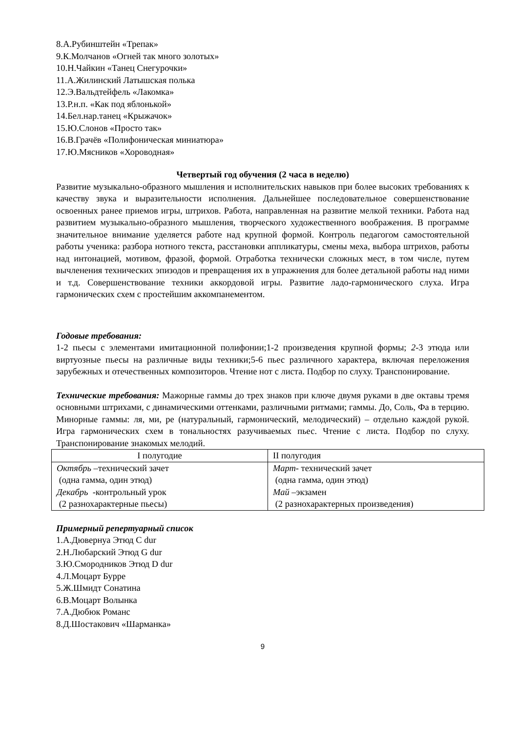8.А.Рубинштейн «Трепак»
9.К.Молчанов «Огней так много золотых»
10.Н.Чайкин «Танец Снегурочки»
11.А.Жилинский Латышская полька
12.Э.Вальдтейфель «Лакомка»
13.Р.н.п. «Как под яблонькой»
14.Бел.нар.танец «Крыжачок»
15.Ю.Слонов «Просто так»
16.В.Грачёв «Полифоническая миниатюра»
17.Ю.Мясников «Хороводная»
Четвертый год обучения (2 часа в неделю)
Развитие музыкально-образного мышления и исполнительских навыков при более высоких требованиях к качеству звука и выразительности исполнения. Дальнейшее последовательное совершенствование освоенных ранее приемов игры, штрихов. Работа, направленная на развитие мелкой техники. Работа над развитием музыкально-образного мышления, творческого художественного воображения. В программе значительное внимание уделяется работе над крупной формой. Контроль педагогом самостоятельной работы ученика: разбора нотного текста, расстановки аппликатуры, смены меха, выбора штрихов, работы над интонацией, мотивом, фразой, формой. Отработка технически сложных мест, в том числе, путем вычленения технических эпизодов и превращения их в упражнения для более детальной работы над ними и т.д. Совершенствование техники аккордовой игры. Развитие ладо-гармонического слуха. Игра гармонических схем с простейшим аккомпанементом.
Годовые требования:
1-2 пьесы с элементами имитационной полифонии;1-2 произведения крупной формы; 2-3 этюда или виртуозные пьесы на различные виды техники;5-6 пьес различного характера, включая переложения зарубежных и отечественных композиторов. Чтение нот с листа. Подбор по слуху. Транспонирование.
Технические требования: Мажорные гаммы до трех знаков при ключе двумя руками в две октавы тремя основными штрихами, с динамическими оттенками, различными ритмами; гаммы. До, Соль, Фа в терцию. Минорные гаммы: ля, ми, ре (натуральный, гармонический, мелодический) – отдельно каждой рукой. Игра гармонических схем в тональностях разучиваемых пьес. Чтение с листа. Подбор по слуху. Транспонирование знакомых мелодий.
| I полугодие | II полугодия |
| --- | --- |
| Октябрь –технический зачет (одна гамма, один этюд) Декабрь -контрольный урок (2 разнохарактерные пьесы) | Март - технический зачет (одна гамма, один этюд) Май –экзамен (2 разнохарактерных произведения) |
Примерный репертуарный список
1.А.Дювернуа Этюд C dur
2.Н.Любарский Этюд G dur
3.Ю.Смородников Этюд D dur
4.Л.Моцарт Бурре
5.Ж.Шмидт Сонатина
6.В.Моцарт Волынка
7.А.Дюбюк Романс
8.Д.Шостакович «Шарманка»
9